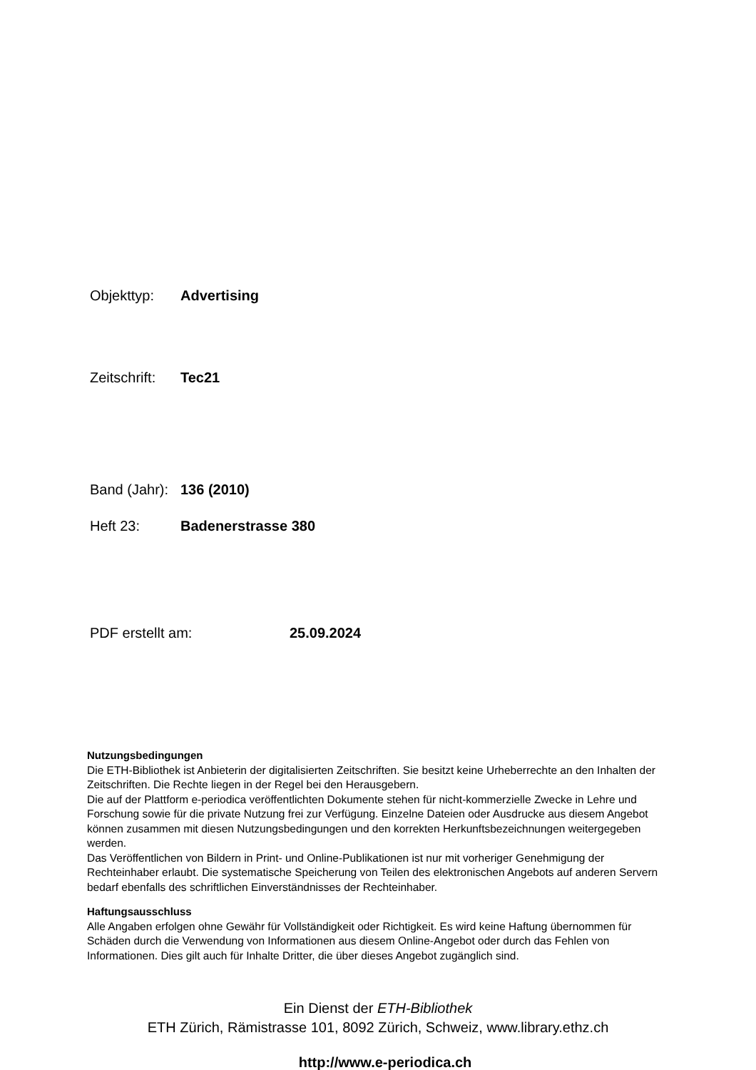Objekttyp: Advertising
Zeitschrift: Tec21
Band (Jahr): 136 (2010)
Heft 23: Badenerstrasse 380
PDF erstellt am: 25.09.2024
Nutzungsbedingungen
Die ETH-Bibliothek ist Anbieterin der digitalisierten Zeitschriften. Sie besitzt keine Urheberrechte an den Inhalten der Zeitschriften. Die Rechte liegen in der Regel bei den Herausgebern.
Die auf der Plattform e-periodica veröffentlichten Dokumente stehen für nicht-kommerzielle Zwecke in Lehre und Forschung sowie für die private Nutzung frei zur Verfügung. Einzelne Dateien oder Ausdrucke aus diesem Angebot können zusammen mit diesen Nutzungsbedingungen und den korrekten Herkunftsbezeichnungen weitergegeben werden.
Das Veröffentlichen von Bildern in Print- und Online-Publikationen ist nur mit vorheriger Genehmigung der Rechteinhaber erlaubt. Die systematische Speicherung von Teilen des elektronischen Angebots auf anderen Servern bedarf ebenfalls des schriftlichen Einverständnisses der Rechteinhaber.
Haftungsausschluss
Alle Angaben erfolgen ohne Gewähr für Vollständigkeit oder Richtigkeit. Es wird keine Haftung übernommen für Schäden durch die Verwendung von Informationen aus diesem Online-Angebot oder durch das Fehlen von Informationen. Dies gilt auch für Inhalte Dritter, die über dieses Angebot zugänglich sind.
Ein Dienst der ETH-Bibliothek
ETH Zürich, Rämistrasse 101, 8092 Zürich, Schweiz, www.library.ethz.ch
http://www.e-periodica.ch